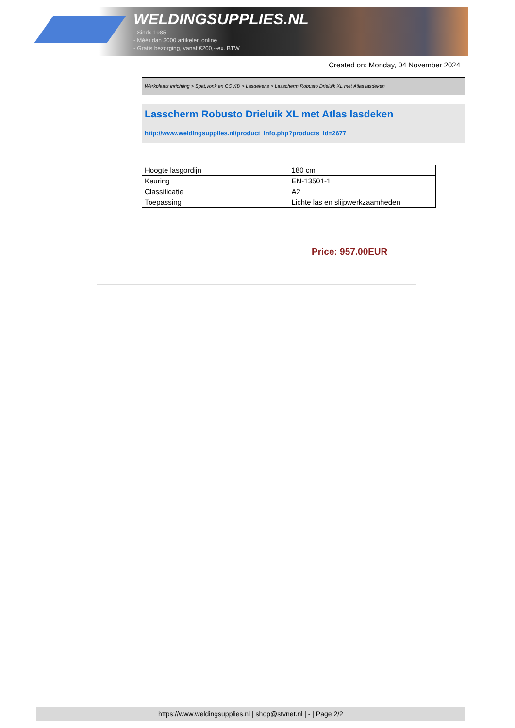WELDINGSUPPLIES.NL
- Sinds 1985
- Méér dan 3000 artikelen online
- Gratis bezorging, vanaf €200,--ex. BTW
Created on: Monday, 04 November 2024
Werkplaats inrichting > Spat,vonk en COVID > Lasdekens > Lasscherm Robusto Drieluik XL met Atlas lasdeken
Lasscherm Robusto Drieluik XL met Atlas lasdeken
http://www.weldingsupplies.nl/product_info.php?products_id=2677
| Hoogte lasgordijn | 180 cm |
| Keuring | EN-13501-1 |
| Classificatie | A2 |
| Toepassing | Lichte las en slijpwerkzaamheden |
Price: 957.00EUR
https://www.weldingsupplies.nl | shop@stvnet.nl | - | Page 2/2